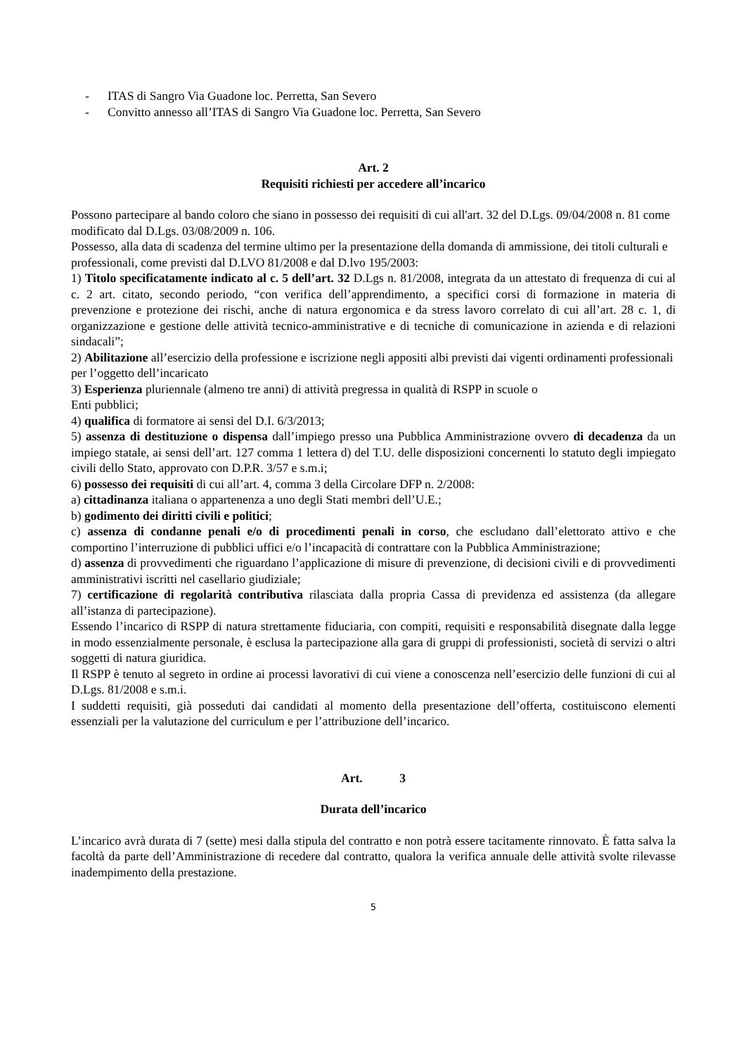- ITAS di Sangro Via Guadone loc. Perretta, San Severo
- Convitto annesso all’ITAS di Sangro Via Guadone loc. Perretta, San Severo
Art. 2
Requisiti richiesti per accedere all’incarico
Possono partecipare al bando coloro che siano in possesso dei requisiti di cui all'art. 32 del D.Lgs. 09/04/2008 n. 81 come modificato dal D.Lgs. 03/08/2009 n. 106.
Possesso, alla data di scadenza del termine ultimo per la presentazione della domanda di ammissione, dei titoli culturali e professionali, come previsti dal D.LVO 81/2008 e dal D.lvo 195/2003:
1) Titolo specificatamente indicato al c. 5 dell’art. 32 D.Lgs n. 81/2008, integrata da un attestato di frequenza di cui al c. 2 art. citato, secondo periodo, “con verifica dell’apprendimento, a specifici corsi di formazione in materia di prevenzione e protezione dei rischi, anche di natura ergonomica e da stress lavoro correlato di cui all’art. 28 c. 1, di organizzazione e gestione delle attività tecnico-amministrative e di tecniche di comunicazione in azienda e di relazioni sindacali”;
2) Abilitazione all’esercizio della professione e iscrizione negli appositi albi previsti dai vigenti ordinamenti professionali per l’oggetto dell’incaricato
3) Esperienza pluriennale (almeno tre anni) di attività pregressa in qualità di RSPP in scuole o
Enti pubblici;
4) qualifica di formatore ai sensi del D.I. 6/3/2013;
5) assenza di destituzione o dispensa dall’impiego presso una Pubblica Amministrazione ovvero di decadenza da un impiego statale, ai sensi dell’art. 127 comma 1 lettera d) del T.U. delle disposizioni concernenti lo statuto degli impiegato civili dello Stato, approvato con D.P.R. 3/57 e s.m.i;
6) possesso dei requisiti di cui all’art. 4, comma 3 della Circolare DFP n. 2/2008:
a) cittadinanza italiana o appartenenza a uno degli Stati membri dell’U.E.;
b) godimento dei diritti civili e politici;
c) assenza di condanne penali e/o di procedimenti penali in corso, che escludano dall’elettorato attivo e che comportino l’interruzione di pubblici uffici e/o l’incapacità di contrattare con la Pubblica Amministrazione;
d) assenza di provvedimenti che riguardano l’applicazione di misure di prevenzione, di decisioni civili e di provvedimenti amministrativi iscritti nel casellario giudiziale;
7) certificazione di regolarità contributiva rilasciata dalla propria Cassa di previdenza ed assistenza (da allegare all’istanza di partecipazione).
Essendo l’incarico di RSPP di natura strettamente fiduciaria, con compiti, requisiti e responsabilità disegnate dalla legge in modo essenzialmente personale, è esclusa la partecipazione alla gara di gruppi di professionisti, società di servizi o altri soggetti di natura giuridica.
Il RSPP è tenuto al segreto in ordine ai processi lavorativi di cui viene a conoscenza nell’esercizio delle funzioni di cui al D.Lgs. 81/2008 e s.m.i.
I suddetti requisiti, già posseduti dai candidati al momento della presentazione dell’offerta, costituiscono elementi essenziali per la valutazione del curriculum e per l’attribuzione dell’incarico.
Art. 3
Durata dell’incarico
L’incarico avrà durata di 7 (sette) mesi dalla stipula del contratto e non potrà essere tacitamente rinnovato. È fatta salva la facoltà da parte dell’Amministrazione di recedere dal contratto, qualora la verifica annuale delle attività svolte rilevasse inadempimento della prestazione.
5